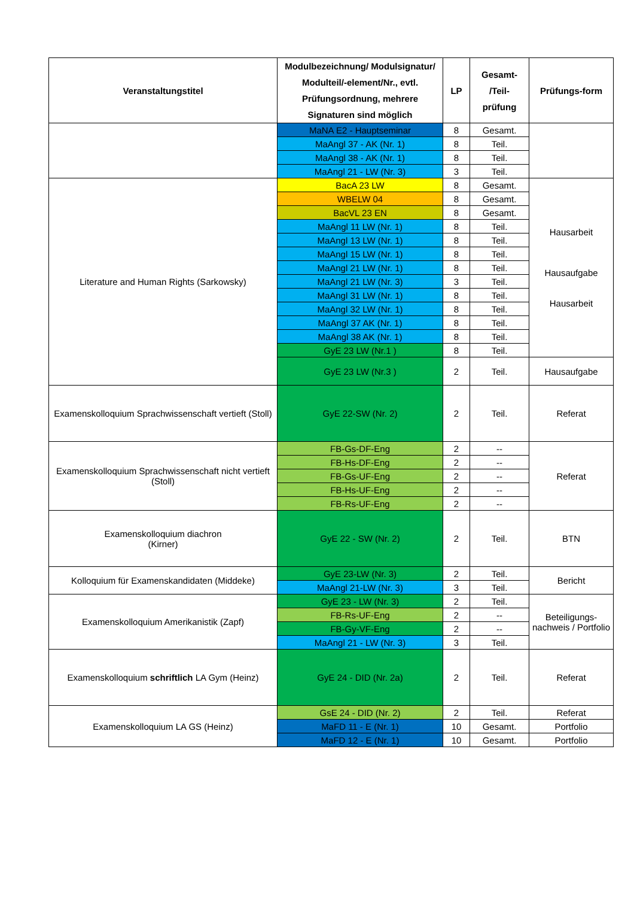| Veranstaltungstitel | Modulbezeichnung/ Modulsignatur/ Modulteil/-element/Nr., evtl. Prüfungsordnung, mehrere Signaturen sind möglich | LP | Gesamt- /Teil- prüfung | Prüfungs-form |
| --- | --- | --- | --- | --- |
| | MaNA E2 - Hauptseminar | 8 | Gesamt. | |
| | MaAngl 37 - AK (Nr. 1) | 8 | Teil. | |
| | MaAngl 38 - AK (Nr. 1) | 8 | Teil. | |
| | MaAngl 21 - LW (Nr. 3) | 3 | Teil. | |
| Literature and Human Rights (Sarkowsky) | BacA 23 LW | 8 | Gesamt. | Hausarbeit Hausaufgabe Hausarbeit |
| | WBELW 04 | 8 | Gesamt. | |
| | BacVL 23 EN | 8 | Gesamt. | |
| | MaAngl 11 LW (Nr. 1) | 8 | Teil. | |
| | MaAngl 13 LW (Nr. 1) | 8 | Teil. | |
| | MaAngl 15 LW (Nr. 1) | 8 | Teil. | |
| | MaAngl 21 LW (Nr. 1) | 8 | Teil. | |
| | MaAngl 21 LW (Nr. 3) | 3 | Teil. | |
| | MaAngl 31 LW (Nr. 1) | 8 | Teil. | |
| | MaAngl 32 LW (Nr. 1) | 8 | Teil. | |
| | MaAngl 37 AK (Nr. 1) | 8 | Teil. | |
| | MaAngl 38 AK (Nr. 1) | 8 | Teil. | |
| | GyE 23 LW (Nr.1 ) | 8 | Teil. | |
| | GyE 23 LW (Nr.3 ) | 2 | Teil. | Hausaufgabe |
| Examenskolloquium Sprachwissenschaft vertieft (Stoll) | GyE 22-SW (Nr. 2) | 2 | Teil. | Referat |
| Examenskolloquium Sprachwissenschaft nicht vertieft (Stoll) | FB-Gs-DF-Eng | 2 | -- | Referat |
| | FB-Hs-DF-Eng | 2 | -- | |
| | FB-Gs-UF-Eng | 2 | -- | |
| | FB-Hs-UF-Eng | 2 | -- | |
| | FB-Rs-UF-Eng | 2 | -- | |
| Examenskolloquium diachron (Kirner) | GyE 22 - SW (Nr. 2) | 2 | Teil. | BTN |
| Kolloquium für Examenskandidaten (Middeke) | GyE 23-LW (Nr. 3) | 2 | Teil. | Bericht |
| | MaAngl 21-LW (Nr. 3) | 3 | Teil. | |
| Examenskolloquium Amerikanistik (Zapf) | GyE 23 - LW (Nr. 3) | 2 | Teil. | Beteiligungs-nachweis / Portfolio |
| | FB-Rs-UF-Eng | 2 | -- | |
| | FB-Gy-VF-Eng | 2 | -- | |
| | MaAngl 21 - LW (Nr. 3) | 3 | Teil. | |
| Examenskolloquium schriftlich LA Gym (Heinz) | GyE 24 - DID (Nr. 2a) | 2 | Teil. | Referat |
| Examenskolloquium LA GS (Heinz) | GsE 24 - DID (Nr. 2) | 2 | Teil. | Referat |
| | MaFD 11 - E (Nr. 1) | 10 | Gesamt. | Portfolio |
| | MaFD 12 - E (Nr. 1) | 10 | Gesamt. | Portfolio |